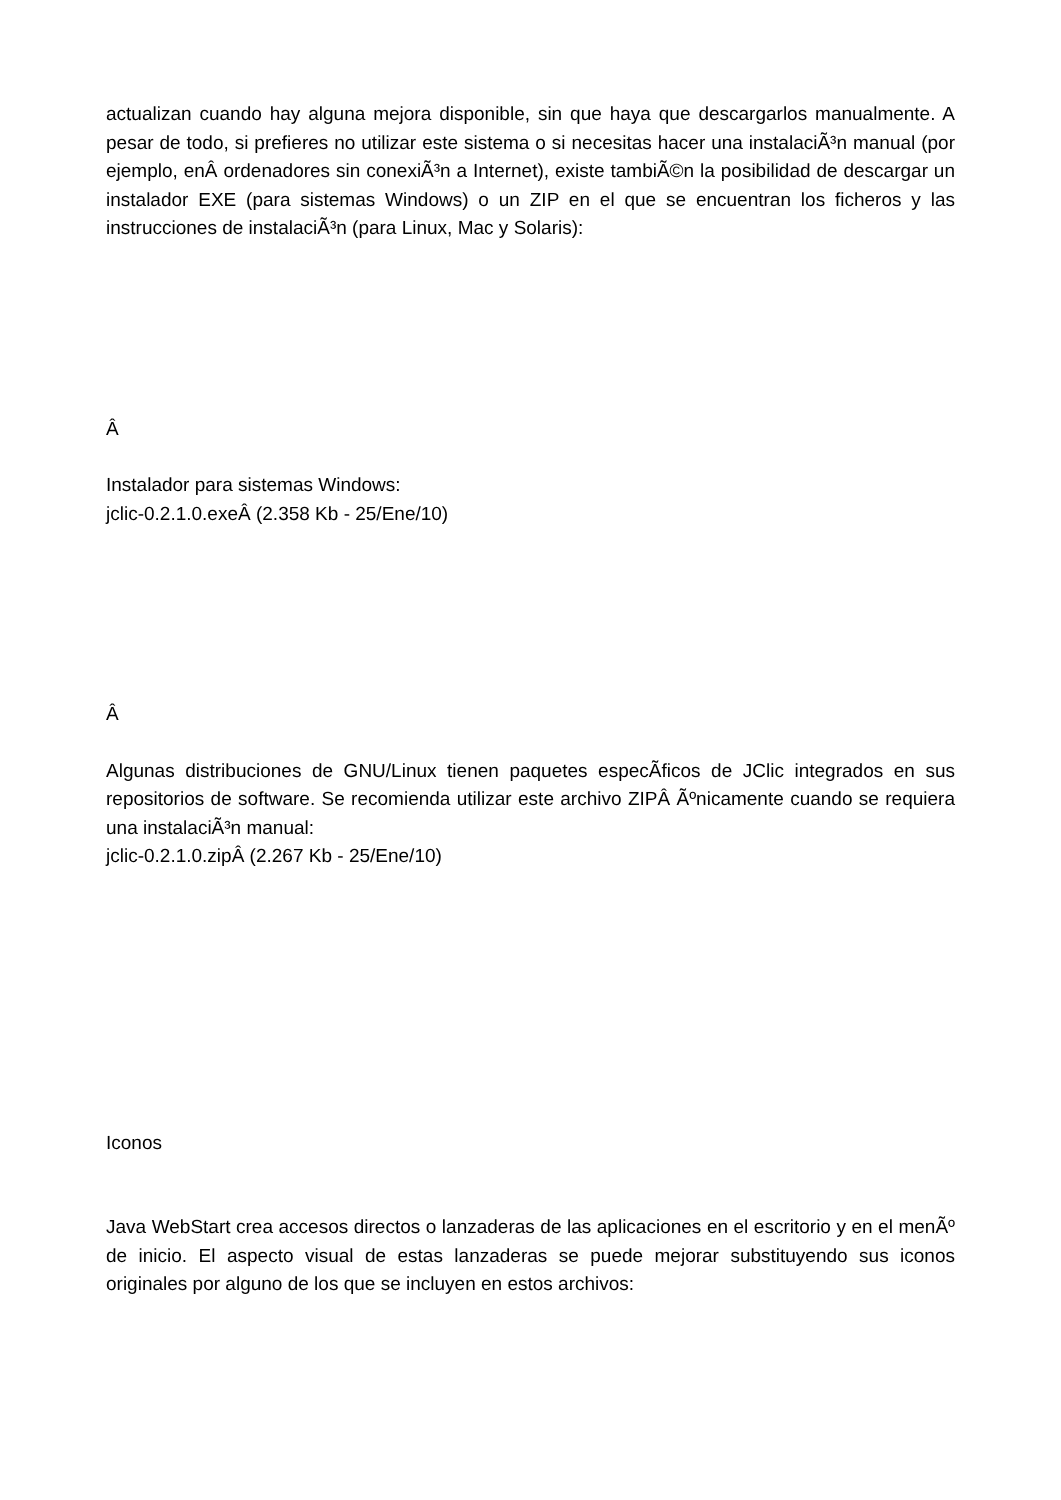actualizan cuando hay alguna mejora disponible, sin que haya que descargarlos manualmente. A pesar de todo, si prefieres no utilizar este sistema o si necesitas hacer una instalaciÃ³n manual (por ejemplo, enÂ ordenadores sin conexiÃ³n a Internet), existe tambiÃ©n la posibilidad de descargar un instalador EXE (para sistemas Windows) o un ZIP en el que se encuentran los ficheros y las instrucciones de instalaciÃ³n (para Linux, Mac y Solaris):
Â
Instalador para sistemas Windows:
jclic-0.2.1.0.exeÂ (2.358 Kb - 25/Ene/10)
Â
Algunas distribuciones de GNU/Linux tienen paquetes especÃ­ficos de JClic integrados en sus repositorios de software. Se recomienda utilizar este archivo ZIPÂ Ãºnicamente cuando se requiera una instalaciÃ³n manual:
jclic-0.2.1.0.zipÂ (2.267 Kb - 25/Ene/10)
Iconos
Java WebStart crea accesos directos o lanzaderas de las aplicaciones en el escritorio y en el menÃº de inicio. El aspecto visual de estas lanzaderas se puede mejorar substituyendo sus iconos originales por alguno de los que se incluyen en estos archivos: